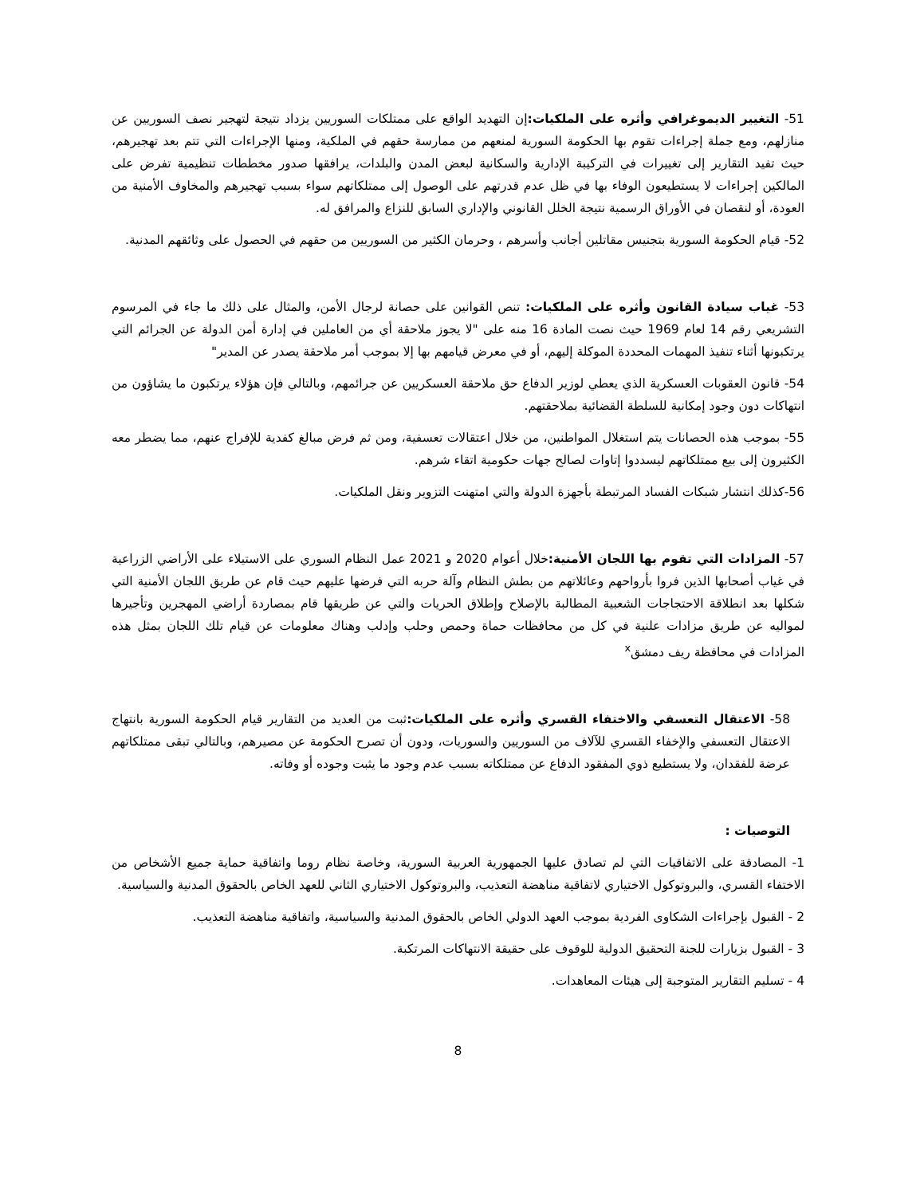51- التغيير الديموغرافي وأثره على الملكيات: إن التهديد الواقع على ممتلكات السوريين يزداد نتيجة لتهجير نصف السوريين عن منازلهم، ومع جملة إجراءات تقوم بها الحكومة السورية لمنعهم من ممارسة حقهم في الملكية، ومنها الإجراءات التي تتم بعد تهجيرهم، حيث تفيد التقارير إلى تغييرات في التركيبة الإدارية والسكانية لبعض المدن والبلدات، يرافقها صدور مخططات تنظيمية تفرض على المالكين إجراءات لا يستطيعون الوفاء بها في ظل عدم قدرتهم على الوصول إلى ممتلكاتهم سواء بسبب تهجيرهم والمخاوف الأمنية من العودة، أو لنقصان في الأوراق الرسمية نتيجة الخلل القانوني والإداري السابق للنزاع والمرافق له.
52- قيام الحكومة السورية بتجنيس مقاتلين أجانب وأسرهم ، وحرمان الكثير من السوريين من حقهم في الحصول على وثائقهم المدنية.
53- غياب سيادة القانون وأثره على الملكيات: تنص القوانين على حصانة لرجال الأمن، والمثال على ذلك ما جاء في المرسوم التشريعي رقم 14 لعام 1969 حيث نصت المادة 16 منه على "لا يجوز ملاحقة أي من العاملين في إدارة أمن الدولة عن الجرائم التي يرتكبونها أثناء تنفيذ المهمات المحددة الموكلة إليهم، أو في معرض قيامهم بها إلا بموجب أمر ملاحقة يصدر عن المدير"
54- قانون العقوبات العسكرية الذي يعطي لوزير الدفاع حق ملاحقة العسكريين عن جرائمهم، وبالتالي فإن هؤلاء يرتكبون ما يشاؤون من انتهاكات دون وجود إمكانية للسلطة القضائية بملاحقتهم.
55- بموجب هذه الحصانات يتم استغلال المواطنين، من خلال اعتقالات تعسفية، ومن ثم فرض مبالغ كفدية للإفراج عنهم، مما يضطر معه الكثيرون إلى بيع ممتلكاتهم ليسددوا إتاوات لصالح جهات حكومية اتقاء شرهم.
56-كذلك انتشار شبكات الفساد المرتبطة بأجهزة الدولة والتي امتهنت التزوير ونقل الملكيات.
57- المزادات التي تقوم بها اللجان الأمنية: خلال أعوام 2020 و 2021 عمل النظام السوري على الاستيلاء على الأراضي الزراعية في غياب أصحابها الذين فروا بأرواحهم وعائلاتهم من بطش النظام وآلة حربه التي فرضها عليهم حيث قام عن طريق اللجان الأمنية التي شكلها بعد انطلاقة الاحتجاجات الشعبية المطالبة بالإصلاح وإطلاق الحريات والتي عن طريقها قام بمصاردة أراضي المهجرين وتأجيرها لمواليه عن طريق مزادات علنية في كل من محافظات حماة وحمص وحلب وإدلب وهناك معلومات عن قيام تلك اللجان بمثل هذه المزادات في محافظة ريف دمشق<sup>x</sup>
58- الاعتقال التعسفي والاختفاء القسري وأثره على الملكيات: ثبت من العديد من التقارير قيام الحكومة السورية بانتهاج الاعتقال التعسفي والإخفاء القسري للآلاف من السوريين والسوريات، ودون أن تصرح الحكومة عن مصيرهم، وبالتالي تبقى ممتلكاتهم عرضة للفقدان، ولا يستطيع ذوي المفقود الدفاع عن ممتلكاته بسبب عدم وجود ما يثبت وجوده أو وفاته.
التوصيات :
1- المصادقة على الاتفاقيات التي لم تصادق عليها الجمهورية العربية السورية، وخاصة نظام روما واتفاقية حماية جميع الأشخاص من الاختفاء القسري، والبروتوكول الاختياري لاتفاقية مناهضة التعذيب، والبروتوكول الاختياري الثاني للعهد الخاص بالحقوق المدنية والسياسية.
2 - القبول بإجراءات الشكاوى الفردية بموجب العهد الدولي الخاص بالحقوق المدنية والسياسية، واتفاقية مناهضة التعذيب.
3 - القبول بزيارات للجنة التحقيق الدولية للوقوف على حقيقة الانتهاكات المرتكبة.
4 - تسليم التقارير المتوجبة إلى هيئات المعاهدات.
8